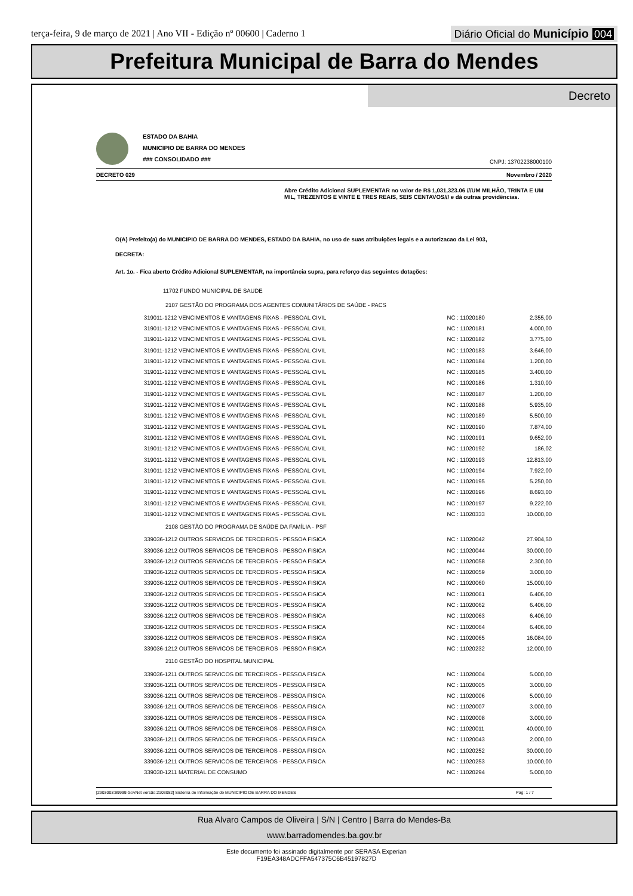terça-feira, 9 de março de 2021 | Ano VII - Edição nº 00600 | Caderno 1
Diário Oficial do Município 004
Prefeitura Municipal de Barra do Mendes
Decreto
ESTADO DA BAHIA
MUNICIPIO DE BARRA DO MENDES
### CONSOLIDADO ###
CNPJ: 13702238000100
DECRETO 029 Novembro / 2020
Abre Crédito Adicional SUPLEMENTAR no valor de R$ 1,031,323.06 ///UM MILHÃO, TRINTA E UM MIL, TREZENTOS E VINTE E TRES REAIS, SEIS CENTAVOS/// e dá outras providências.
O(A) Prefeito(a) do MUNICIPIO DE BARRA DO MENDES, ESTADO DA BAHIA, no uso de suas atribuições legais e a autorizacao da Lei 903,
DECRETA:
Art. 1o. - Fica aberto Crédito Adicional SUPLEMENTAR, na importância supra, para reforço das seguintes dotações:
| 11702 FUNDO MUNICIPAL DE SAUDE | | |
| 2107 GESTÃO DO PROGRAMA DOS AGENTES COMUNITÁRIOS DE SAÚDE - PACS | | |
| 319011-1212 VENCIMENTOS E VANTAGENS FIXAS - PESSOAL CIVIL | NC : 11020180 | 2.355,00 |
| 319011-1212 VENCIMENTOS E VANTAGENS FIXAS - PESSOAL CIVIL | NC : 11020181 | 4.000,00 |
| 319011-1212 VENCIMENTOS E VANTAGENS FIXAS - PESSOAL CIVIL | NC : 11020182 | 3.775,00 |
| 319011-1212 VENCIMENTOS E VANTAGENS FIXAS - PESSOAL CIVIL | NC : 11020183 | 3.646,00 |
| 319011-1212 VENCIMENTOS E VANTAGENS FIXAS - PESSOAL CIVIL | NC : 11020184 | 1.200,00 |
| 319011-1212 VENCIMENTOS E VANTAGENS FIXAS - PESSOAL CIVIL | NC : 11020185 | 3.400,00 |
| 319011-1212 VENCIMENTOS E VANTAGENS FIXAS - PESSOAL CIVIL | NC : 11020186 | 1.310,00 |
| 319011-1212 VENCIMENTOS E VANTAGENS FIXAS - PESSOAL CIVIL | NC : 11020187 | 1.200,00 |
| 319011-1212 VENCIMENTOS E VANTAGENS FIXAS - PESSOAL CIVIL | NC : 11020188 | 5.935,00 |
| 319011-1212 VENCIMENTOS E VANTAGENS FIXAS - PESSOAL CIVIL | NC : 11020189 | 5.500,00 |
| 319011-1212 VENCIMENTOS E VANTAGENS FIXAS - PESSOAL CIVIL | NC : 11020190 | 7.874,00 |
| 319011-1212 VENCIMENTOS E VANTAGENS FIXAS - PESSOAL CIVIL | NC : 11020191 | 9.652,00 |
| 319011-1212 VENCIMENTOS E VANTAGENS FIXAS - PESSOAL CIVIL | NC : 11020192 | 186,02 |
| 319011-1212 VENCIMENTOS E VANTAGENS FIXAS - PESSOAL CIVIL | NC : 11020193 | 12.813,00 |
| 319011-1212 VENCIMENTOS E VANTAGENS FIXAS - PESSOAL CIVIL | NC : 11020194 | 7.922,00 |
| 319011-1212 VENCIMENTOS E VANTAGENS FIXAS - PESSOAL CIVIL | NC : 11020195 | 5.250,00 |
| 319011-1212 VENCIMENTOS E VANTAGENS FIXAS - PESSOAL CIVIL | NC : 11020196 | 8.693,00 |
| 319011-1212 VENCIMENTOS E VANTAGENS FIXAS - PESSOAL CIVIL | NC : 11020197 | 9.222,00 |
| 319011-1212 VENCIMENTOS E VANTAGENS FIXAS - PESSOAL CIVIL | NC : 11020333 | 10.000,00 |
| 2108 GESTÃO DO PROGRAMA DE SAÚDE DA FAMÍLIA - PSF | | |
| 339036-1212 OUTROS SERVICOS DE TERCEIROS - PESSOA FISICA | NC : 11020042 | 27.904,50 |
| 339036-1212 OUTROS SERVICOS DE TERCEIROS - PESSOA FISICA | NC : 11020044 | 30.000,00 |
| 339036-1212 OUTROS SERVICOS DE TERCEIROS - PESSOA FISICA | NC : 11020058 | 2.300,00 |
| 339036-1212 OUTROS SERVICOS DE TERCEIROS - PESSOA FISICA | NC : 11020059 | 3.000,00 |
| 339036-1212 OUTROS SERVICOS DE TERCEIROS - PESSOA FISICA | NC : 11020060 | 15.000,00 |
| 339036-1212 OUTROS SERVICOS DE TERCEIROS - PESSOA FISICA | NC : 11020061 | 6.406,00 |
| 339036-1212 OUTROS SERVICOS DE TERCEIROS - PESSOA FISICA | NC : 11020062 | 6.406,00 |
| 339036-1212 OUTROS SERVICOS DE TERCEIROS - PESSOA FISICA | NC : 11020063 | 6.406,00 |
| 339036-1212 OUTROS SERVICOS DE TERCEIROS - PESSOA FISICA | NC : 11020064 | 6.406,00 |
| 339036-1212 OUTROS SERVICOS DE TERCEIROS - PESSOA FISICA | NC : 11020065 | 16.084,00 |
| 339036-1212 OUTROS SERVICOS DE TERCEIROS - PESSOA FISICA | NC : 11020232 | 12.000,00 |
| 2110 GESTÃO DO HOSPITAL MUNICIPAL | | |
| 339036-1211 OUTROS SERVICOS DE TERCEIROS - PESSOA FISICA | NC : 11020004 | 5.000,00 |
| 339036-1211 OUTROS SERVICOS DE TERCEIROS - PESSOA FISICA | NC : 11020005 | 3.000,00 |
| 339036-1211 OUTROS SERVICOS DE TERCEIROS - PESSOA FISICA | NC : 11020006 | 5.000,00 |
| 339036-1211 OUTROS SERVICOS DE TERCEIROS - PESSOA FISICA | NC : 11020007 | 3.000,00 |
| 339036-1211 OUTROS SERVICOS DE TERCEIROS - PESSOA FISICA | NC : 11020008 | 3.000,00 |
| 339036-1211 OUTROS SERVICOS DE TERCEIROS - PESSOA FISICA | NC : 11020011 | 40.000,00 |
| 339036-1211 OUTROS SERVICOS DE TERCEIROS - PESSOA FISICA | NC : 11020043 | 2.000,00 |
| 339036-1211 OUTROS SERVICOS DE TERCEIROS - PESSOA FISICA | NC : 11020252 | 30.000,00 |
| 339036-1211 OUTROS SERVICOS DE TERCEIROS - PESSOA FISICA | NC : 11020253 | 10.000,00 |
| 339030-1211 MATERIAL DE CONSUMO | NC : 11020294 | 5.000,00 |
[2903003:99999:GovNet versão:2103082] Sistema de Informação do MUNICIPIO DE BARRA DO MENDES Pag: 1 / 7
Rua Alvaro Campos de Oliveira | S/N | Centro | Barra do Mendes-Ba
www.barradomendes.ba.gov.br
Este documento foi assinado digitalmente por SERASA Experian
F19EA348ADCFFA547375C6B45197827D